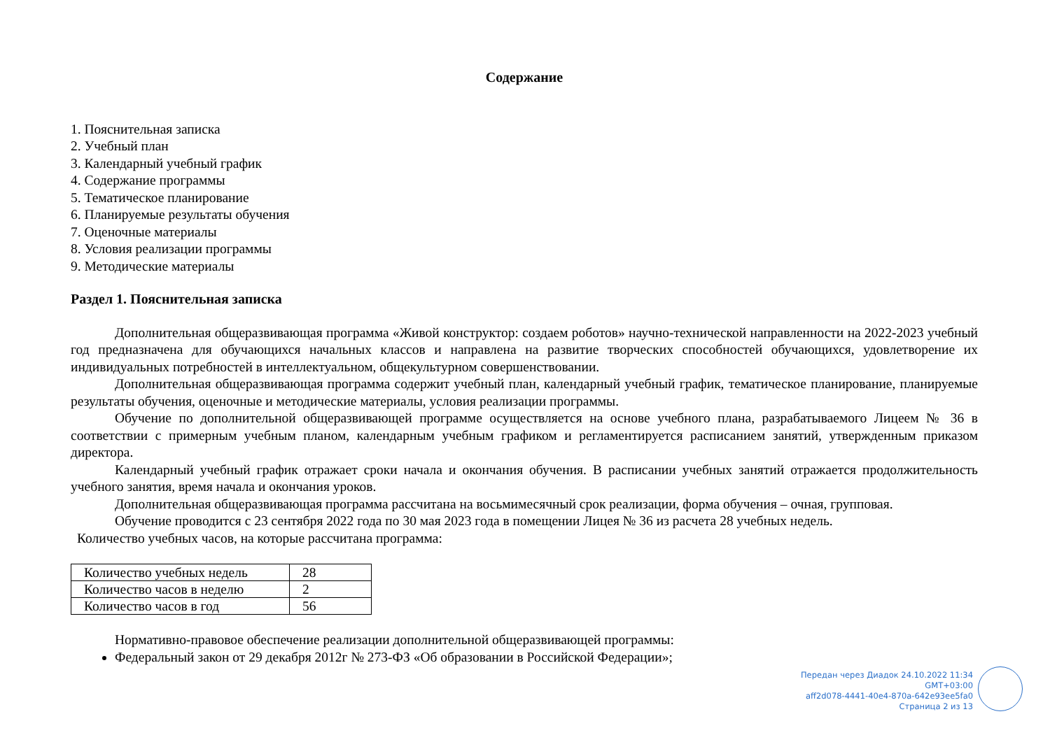Содержание
1. Пояснительная записка
2. Учебный план
3. Календарный учебный график
4. Содержание программы
5. Тематическое планирование
6. Планируемые результаты обучения
7. Оценочные материалы
8. Условия реализации программы
9. Методические материалы
Раздел 1. Пояснительная записка
Дополнительная общеразвивающая программа «Живой конструктор: создаем роботов» научно-технической направленности на 2022-2023 учебный год предназначена для обучающихся начальных классов и направлена на развитие творческих способностей обучающихся, удовлетворение их индивидуальных потребностей в интеллектуальном, общекультурном совершенствовании.
Дополнительная общеразвивающая программа содержит учебный план, календарный учебный график, тематическое планирование, планируемые результаты обучения, оценочные и методические материалы, условия реализации программы.
Обучение по дополнительной общеразвивающей программе осуществляется на основе учебного плана, разрабатываемого Лицеем № 36 в соответствии с примерным учебным планом, календарным учебным графиком и регламентируется расписанием занятий, утвержденным приказом директора.
Календарный учебный график отражает сроки начала и окончания обучения. В расписании учебных занятий отражается продолжительность учебного занятия, время начала и окончания уроков.
Дополнительная общеразвивающая программа рассчитана на восьмимесячный срок реализации, форма обучения – очная, групповая.
Обучение проводится с 23 сентября 2022 года по 30 мая 2023 года в помещении Лицея № 36 из расчета 28 учебных недель.
Количество учебных часов, на которые рассчитана программа:
| Количество учебных недель | 28 |
| Количество часов в неделю | 2 |
| Количество часов в год | 56 |
Нормативно-правовое обеспечение реализации дополнительной общеразвивающей программы:
Федеральный закон от 29 декабря 2012г № 273-ФЗ «Об образовании в Российской Федерации»;
Передан через Диадок 24.10.2022 11:34 GMT+03:00
aff2d078-4441-40e4-870a-642e93ee5fa0
Страница 2 из 13